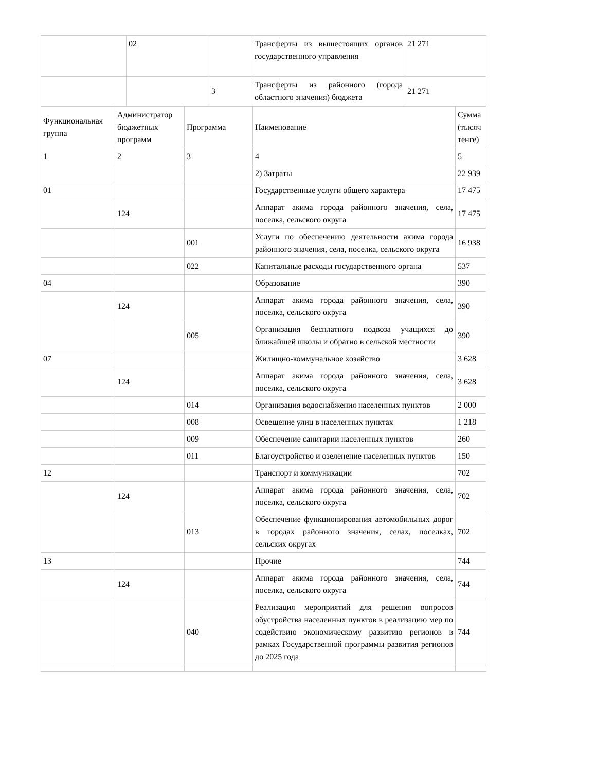| | 02 | | Трансферты из вышестоящих органов государственного управления | 21 271 |
| | | 3 | Трансферты из районного (города областного значения) бюджета | 21 271 |
| Функциональная группа | Администратор бюджетных программ | Программа | Наименование | Сумма (тысяч тенге) |
| 1 | 2 | 3 | 4 | 5 |
| | | | 2) Затраты | 22 939 |
| 01 | | | Государственные услуги общего характера | 17 475 |
| | 124 | | Аппарат акима города районного значения, села, поселка, сельского округа | 17 475 |
| | | 001 | Услуги по обеспечению деятельности акима города районного значения, села, поселка, сельского округа | 16 938 |
| | | 022 | Капитальные расходы государственного органа | 537 |
| 04 | | | Образование | 390 |
| | 124 | | Аппарат акима города районного значения, села, поселка, сельского округа | 390 |
| | | 005 | Организация бесплатного подвоза учащихся до ближайшей школы и обратно в сельской местности | 390 |
| 07 | | | Жилищно-коммунальное хозяйство | 3 628 |
| | 124 | | Аппарат акима города районного значения, села, поселка, сельского округа | 3 628 |
| | | 014 | Организация водоснабжения населенных пунктов | 2 000 |
| | | 008 | Освещение улиц в населенных пунктах | 1 218 |
| | | 009 | Обеспечение санитарии населенных пунктов | 260 |
| | | 011 | Благоустройство и озеленение населенных пунктов | 150 |
| 12 | | | Транспорт и коммуникации | 702 |
| | 124 | | Аппарат акима города районного значения, села, поселка, сельского округа | 702 |
| | | 013 | Обеспечение функционирования автомобильных дорог в городах районного значения, селах, поселках, сельских округах | 702 |
| 13 | | | Прочие | 744 |
| | 124 | | Аппарат акима города районного значения, села, поселка, сельского округа | 744 |
| | | 040 | Реализация мероприятий для решения вопросов обустройства населенных пунктов в реализацию мер по содействию экономическому развитию регионов в рамках Государственной программы развития регионов до 2025 года | 744 |